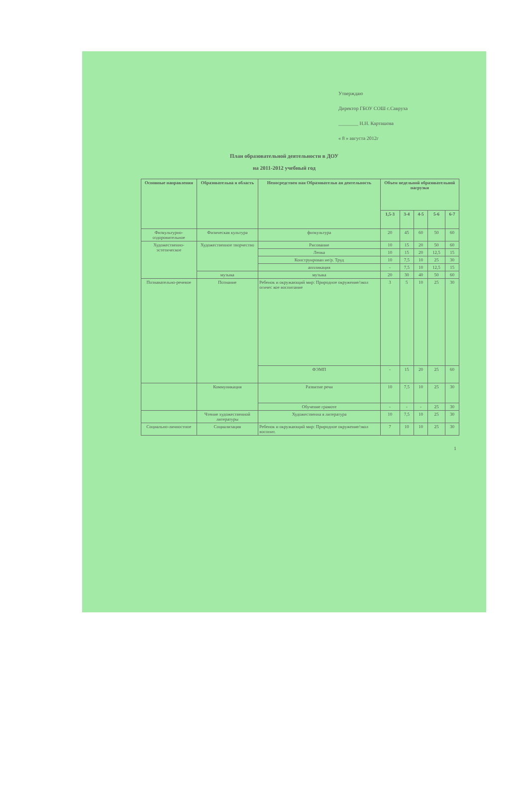Утверждаю
Директор ГБОУ СОШ с.Савруха
________ Н.Н. Карташова
« 8 » августа 2012г
План образовательной деятельности в ДОУ
на 2011-2012 учебный год
| Основные направления | Образовательна я область | Непосредствен ная Образовательн ая деятельность | Объем недельной образовательной нагрузки | | | | |
| --- | --- | --- | --- | --- | --- | --- | --- |
| | | | 1,5-3 | 3-4 | 4-5 | 5-6 | 6-7 |
| Физкультурно-оздоровительное | Физическая культура | физкультура | 20 | 45 | 60 | 50 | 60 |
| Художественно-эстетическое | Художественное творчество | Рисование | 10 | 15 | 20 | 50 | 60 |
| | | Лепка | 10 | 15 | 20 | 12,5 | 15 |
| | | Конструирован ие/р. Труд | 10 | 7,5 | 10 | 25 | 30 |
| | | аппликация | - | 7,5 | 10 | 12,5 | 15 |
| | музыка | музыка | 20 | 30 | 40 | 50 | 60 |
| Познавательно-речевое | Познание | Ребенок и окружающий мир: Природное окружение/экол огичес кое воспитание | 3 | 5 | 10 | 25 | 30 |
| | | ФЭМП | - | 15 | 20 | 25 | 60 |
| | Коммуникация | Развитие речи | 10 | 7,5 | 10 | 25 | 30 |
| | | Обучение грамоте | - | - | - | 25 | 30 |
| | Чтение художественной литературы | Художественна я литература | 10 | 7,5 | 10 | 25 | 30 |
| Социально-личностное | Социализация | Ребенок и окружающий мир: Природное окружение/экол восопит. | 7 | 10 | 10 | 25 | 30 |
1